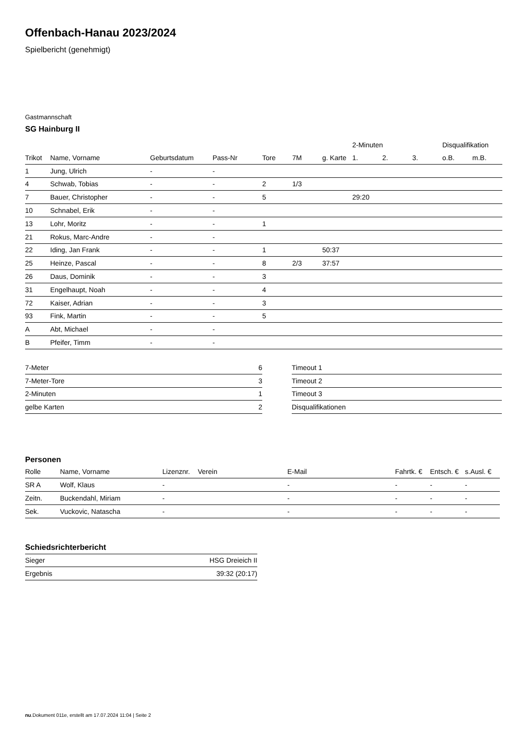Offenbach-Hanau 2023/2024
Spielbericht (genehmigt)
Gastmannschaft
SG Hainburg II
| | | | | | | | | 2-Minuten | | | Disqualifikation | |
| Trikot | Name, Vorname | Geburtsdatum | Pass-Nr | Tore | 7M | g. Karte | | 1. | 2. | 3. | o.B. | m.B. |
| 1 | Jung, Ulrich | - | - | | | | | | | | | |
| 4 | Schwab, Tobias | - | - | 2 | 1/3 | | | | | | | |
| 7 | Bauer, Christopher | - | - | 5 | | | | 29:20 | | | | |
| 10 | Schnabel, Erik | - | - | | | | | | | | | |
| 13 | Lohr, Moritz | - | - | 1 | | | | | | | | |
| 21 | Rokus, Marc-Andre | - | - | | | | | | | | | |
| 22 | Iding, Jan Frank | - | - | 1 | | 50:37 | | | | | | |
| 25 | Heinze, Pascal | - | - | 8 | 2/3 | 37:57 | | | | | | |
| 26 | Daus, Dominik | - | - | 3 | | | | | | | | |
| 31 | Engelhaupt, Noah | - | - | 4 | | | | | | | | |
| 72 | Kaiser, Adrian | - | - | 3 | | | | | | | | |
| 93 | Fink, Martin | - | - | 5 | | | | | | | | |
| A | Abt, Michael | - | - | | | | | | | | | |
| B | Pfeifer, Timm | - | - | | | | | | | | | |
| 7-Meter | 6 |
| 7-Meter-Tore | 3 |
| 2-Minuten | 1 |
| gelbe Karten | 2 |
| Timeout 1 |
| Timeout 2 |
| Timeout 3 |
| Disqualifikationen |
Personen
| Rolle | Name, Vorname | Lizenznr. | Verein | E-Mail | Fahrtk. € | Entsch. € | s.Ausl. € |
| --- | --- | --- | --- | --- | --- | --- | --- |
| SR A | Wolf, Klaus | - | | - | - | - | - |
| Zeitn. | Buckendahl, Miriam | - | | - | - | - | - |
| Sek. | Vuckovic, Natascha | - | | - | - | - | - |
Schiedsrichterbericht
| Sieger | HSG Dreieich II |
| Ergebnis | 39:32 (20:17) |
nu.Dokument 011e, erstellt am 17.07.2024 11:04 | Seite 2